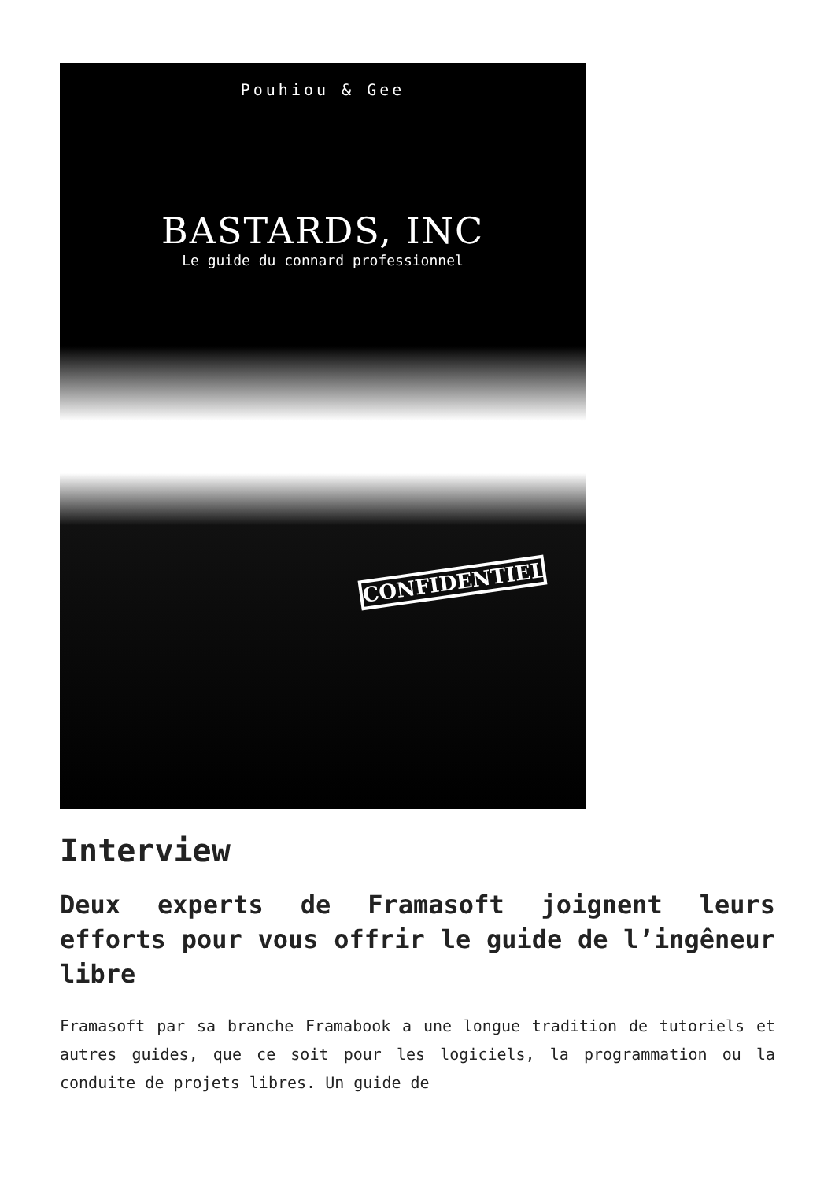Pouhiou & Gee
BASTARDS, INC
Le guide du connard professionnel
CONFIDENTIEL
Interview
Deux experts de Framasoft joignent leurs efforts pour vous offrir le guide de l’ingêneur libre
Framasoft par sa branche Framabook a une longue tradition de tutoriels et autres guides, que ce soit pour les logiciels, la programmation ou la conduite de projets libres. Un guide de